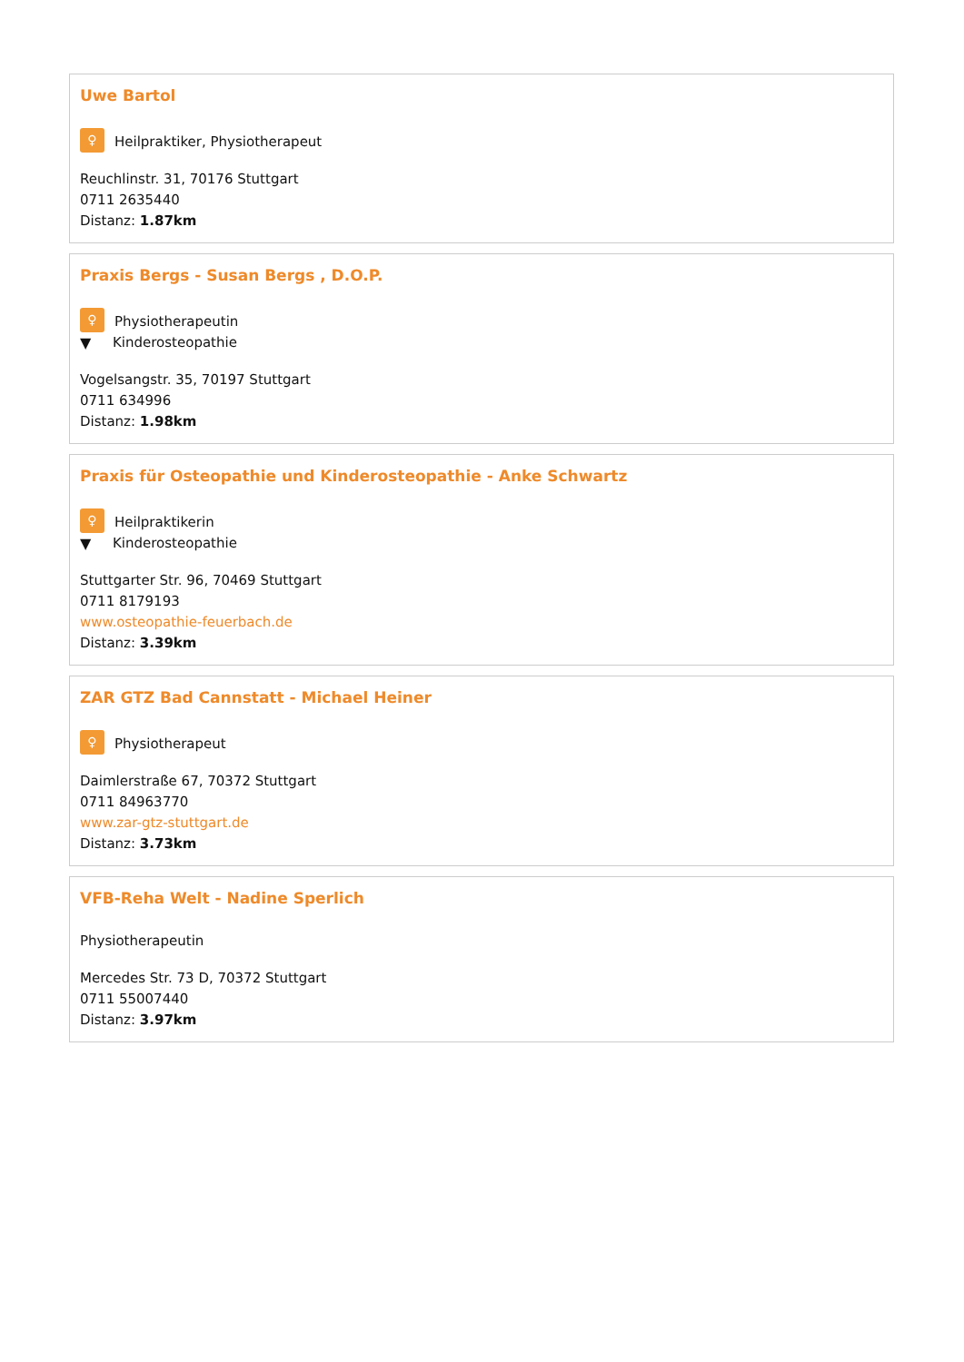Uwe Bartol
♀
Heilpraktiker, Physiotherapeut
Reuchlinstr. 31, 70176 Stuttgart
0711 2635440
Distanz: 1.87km
Praxis Bergs - Susan Bergs , D.O.P.
♀
Physiotherapeutin
▼
Kinderosteopathie
Vogelsangstr. 35, 70197 Stuttgart
0711 634996
Distanz: 1.98km
Praxis für Osteopathie und Kinderosteopathie - Anke Schwartz
♀
Heilpraktikerin
▼
Kinderosteopathie
Stuttgarter Str. 96, 70469 Stuttgart
0711 8179193
www.osteopathie-feuerbach.de
Distanz: 3.39km
ZAR GTZ Bad Cannstatt - Michael Heiner
♀
Physiotherapeut
Daimlerstraße 67, 70372 Stuttgart
0711 84963770
www.zar-gtz-stuttgart.de
Distanz: 3.73km
VFB-Reha Welt - Nadine Sperlich
Physiotherapeutin
Mercedes Str. 73 D, 70372 Stuttgart
0711 55007440
Distanz: 3.97km